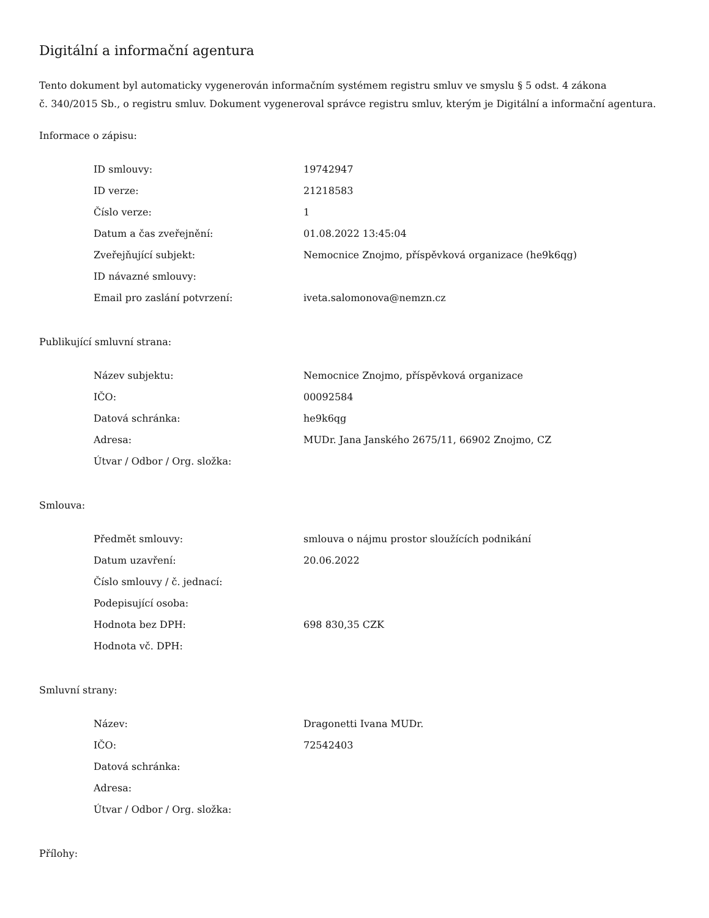Digitální a informační agentura
Tento dokument byl automaticky vygenerován informačním systémem registru smluv ve smyslu § 5 odst. 4 zákona
č. 340/2015 Sb., o registru smluv. Dokument vygeneroval správce registru smluv, kterým je Digitální a informační agentura.
Informace o zápisu:
| ID smlouvy: | 19742947 |
| ID verze: | 21218583 |
| Číslo verze: | 1 |
| Datum a čas zveřejnění: | 01.08.2022 13:45:04 |
| Zveřejňující subjekt: | Nemocnice Znojmo, příspěvková organizace (he9k6qg) |
| ID návazné smlouvy: | |
| Email pro zaslání potvrzení: | iveta.salomonova@nemzn.cz |
Publikující smluvní strana:
| Název subjektu: | Nemocnice Znojmo, příspěvková organizace |
| IČO: | 00092584 |
| Datová schránka: | he9k6qg |
| Adresa: | MUDr. Jana Janského 2675/11, 66902 Znojmo, CZ |
| Útvar / Odbor / Org. složka: | |
Smlouva:
| Předmět smlouvy: | smlouva o nájmu prostor sloužících podnikání |
| Datum uzavření: | 20.06.2022 |
| Číslo smlouvy / č. jednací: | |
| Podepisující osoba: | |
| Hodnota bez DPH: | 698 830,35 CZK |
| Hodnota vč. DPH: | |
Smluvní strany:
| Název: | Dragonetti Ivana MUDr. |
| IČO: | 72542403 |
| Datová schránka: | |
| Adresa: | |
| Útvar / Odbor / Org. složka: | |
Přílohy: